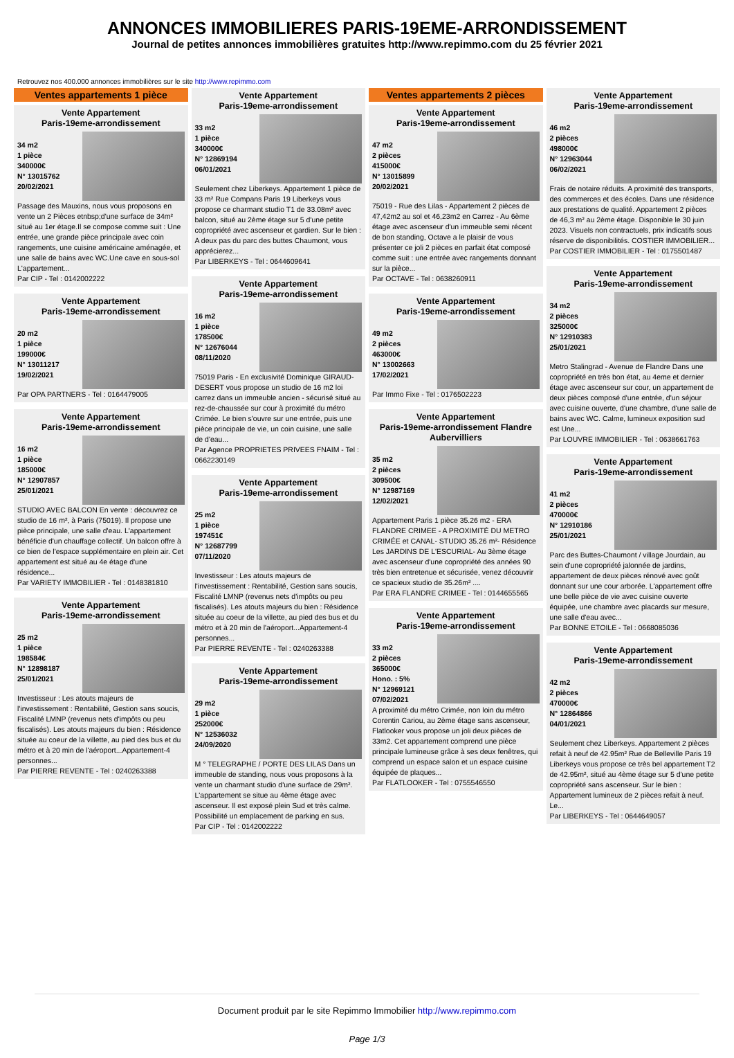ANNONCES IMMOBILIERES PARIS-19EME-ARRONDISSEMENT
Journal de petites annonces immobilières gratuites http://www.repimmo.com du 25 février 2021
Retrouvez nos 400.000 annonces immobilières sur le site http://www.repimmo.com
Ventes appartements 1 pièce
Vente Appartement
Paris-19eme-arrondissement
34 m2
1 pièce
340000€
N° 13015762
20/02/2021
Passage des Mauxins, nous vous proposons en vente un 2 Pièces etnbsp;d'une surface de 34m² situé au 1er étage.Il se compose comme suit : Une entrée, une grande pièce principale avec coin rangements, une cuisine américaine aménagée, et une salle de bains avec WC.Une cave en sous-sol L'appartement...
Par CIP - Tel : 0142002222
Vente Appartement
Paris-19eme-arrondissement
20 m2
1 pièce
199000€
N° 13011217
19/02/2021
Par OPA PARTNERS - Tel : 0164479005
Vente Appartement
Paris-19eme-arrondissement
16 m2
1 pièce
185000€
N° 12907857
25/01/2021
STUDIO AVEC BALCON En vente : découvrez ce studio de 16 m², à Paris (75019). Il propose une pièce principale, une salle d'eau. L'appartement bénéficie d'un chauffage collectif. Un balcon offre à ce bien de l'espace supplémentaire en plein air. Cet appartement est situé au 4e étage d'une résidence...
Par VARIETY IMMOBILIER - Tel : 0148381810
Vente Appartement
Paris-19eme-arrondissement
25 m2
1 pièce
198584€
N° 12898187
25/01/2021
Investisseur : Les atouts majeurs de l'investissement : Rentabilité, Gestion sans soucis, Fiscalité LMNP (revenus nets d'impôts ou peu fiscalisés). Les atouts majeurs du bien : Résidence située au coeur de la villette, au pied des bus et du métro et à 20 min de l'aéroport...Appartement-4 personnes...
Par PIERRE REVENTE - Tel : 0240263388
Vente Appartement
Paris-19eme-arrondissement
33 m2
1 pièce
340000€
N° 12869194
06/01/2021
Seulement chez Liberkeys. Appartement 1 pièce de 33 m² Rue Compans Paris 19 Liberkeys vous propose ce charmant studio T1 de 33.08m² avec balcon, situé au 2ème étage sur 5 d'une petite copropriété avec ascenseur et gardien. Sur le bien : A deux pas du parc des buttes Chaumont, vous apprécierez...
Par LIBERKEYS - Tel : 0644609641
Vente Appartement
Paris-19eme-arrondissement
16 m2
1 pièce
178500€
N° 12676044
08/11/2020
75019 Paris - En exclusivité Dominique GIRAUD-DESERT vous propose un studio de 16 m2 loi carrez dans un immeuble ancien - sécurisé situé au rez-de-chaussée sur cour à proximité du métro Crimée. Le bien s'ouvre sur une entrée, puis une pièce principale de vie, un coin cuisine, une salle de d'eau...
Par Agence PROPRIETES PRIVEES FNAIM - Tel : 0662230149
Vente Appartement
Paris-19eme-arrondissement
25 m2
1 pièce
197451€
N° 12687799
07/11/2020
Investisseur : Les atouts majeurs de l'investissement : Rentabilité, Gestion sans soucis, Fiscalité LMNP (revenus nets d'impôts ou peu fiscalisés). Les atouts majeurs du bien : Résidence située au coeur de la villette, au pied des bus et du métro et à 20 min de l'aéroport...Appartement-4 personnes...
Par PIERRE REVENTE - Tel : 0240263388
Vente Appartement
Paris-19eme-arrondissement
29 m2
1 pièce
252000€
N° 12536032
24/09/2020
M ° TELEGRAPHE / PORTE DES LILAS Dans un immeuble de standing, nous vous proposons à la vente un charmant studio d'une surface de 29m². L'appartement se situe au 4ème étage avec ascenseur. Il est exposé plein Sud et très calme. Possibilité un emplacement de parking en sus.
Par CIP - Tel : 0142002222
Ventes appartements 2 pièces
Vente Appartement
Paris-19eme-arrondissement
47 m2
2 pièces
415000€
N° 13015899
20/02/2021
75019 - Rue des Lilas - Appartement 2 pièces de 47,42m2 au sol et 46,23m2 en Carrez - Au 6ème étage avec ascenseur d'un immeuble semi récent de bon standing, Octave a le plaisir de vous présenter ce joli 2 pièces en parfait état composé comme suit : une entrée avec rangements donnant sur la pièce...
Par OCTAVE - Tel : 0638260911
Vente Appartement
Paris-19eme-arrondissement
49 m2
2 pièces
463000€
N° 13002663
17/02/2021
Par Immo Fixe - Tel : 0176502223
Vente Appartement
Paris-19eme-arrondissement Flandre Aubervilliers
35 m2
2 pièces
309500€
N° 12987169
12/02/2021
Appartement Paris 1 pièce 35.26 m2 - ERA FLANDRE CRIMEE - A PROXIMITÉ DU METRO CRIMÉE et CANAL- STUDIO 35.26 m²- Résidence Les JARDINS DE L'ESCURIAL- Au 3ème étage avec ascenseur d'une copropriété des années 90 très bien entretenue et sécurisée, venez découvrir ce spacieux studio de 35.26m² ....
Par ERA FLANDRE CRIMEE - Tel : 0144655565
Vente Appartement
Paris-19eme-arrondissement
33 m2
2 pièces
365000€
Hono. : 5%
N° 12969121
07/02/2021
A proximité du métro Crimée, non loin du métro Corentin Cariou, au 2ème étage sans ascenseur, Flatlooker vous propose un joli deux pièces de 33m2. Cet appartement comprend une pièce principale lumineuse grâce à ses deux fenêtres, qui comprend un espace salon et un espace cuisine équipée de plaques...
Par FLATLOOKER - Tel : 0755546550
Vente Appartement
Paris-19eme-arrondissement
46 m2
2 pièces
498000€
N° 12963044
06/02/2021
Frais de notaire réduits. A proximité des transports, des commerces et des écoles. Dans une résidence aux prestations de qualité. Appartement 2 pièces de 46,3 m² au 2ème étage. Disponible le 30 juin 2023. Visuels non contractuels, prix indicatifs sous réserve de disponibilités. COSTIER IMMOBILIER...
Par COSTIER IMMOBILIER - Tel : 0175501487
Vente Appartement
Paris-19eme-arrondissement
34 m2
2 pièces
325000€
N° 12910383
25/01/2021
Metro Stalingrad - Avenue de Flandre Dans une copropriété en très bon état, au 4eme et dernier étage avec ascenseur sur cour, un appartement de deux pièces composé d'une entrée, d'un séjour avec cuisine ouverte, d'une chambre, d'une salle de bains avec WC. Calme, lumineux exposition sud est Une...
Par LOUVRE IMMOBILIER - Tel : 0638661763
Vente Appartement
Paris-19eme-arrondissement
41 m2
2 pièces
470000€
N° 12910186
25/01/2021
Parc des Buttes-Chaumont / village Jourdain, au sein d'une copropriété jalonnée de jardins, appartement de deux pièces rénové avec goût donnant sur une cour arborée. L'appartement offre une belle pièce de vie avec cuisine ouverte équipée, une chambre avec placards sur mesure, une salle d'eau avec...
Par BONNE ETOILE - Tel : 0668085036
Vente Appartement
Paris-19eme-arrondissement
42 m2
2 pièces
470000€
N° 12864866
04/01/2021
Seulement chez Liberkeys. Appartement 2 pièces refait à neuf de 42.95m² Rue de Belleville Paris 19 Liberkeys vous propose ce très bel appartement T2 de 42.95m², situé au 4ème étage sur 5 d'une petite copropriété sans ascenseur. Sur le bien : Appartement lumineux de 2 pièces refait à neuf. Le...
Par LIBERKEYS - Tel : 0644649057
Document produit par le site Repimmo Immobilier http://www.repimmo.com
Page 1/3